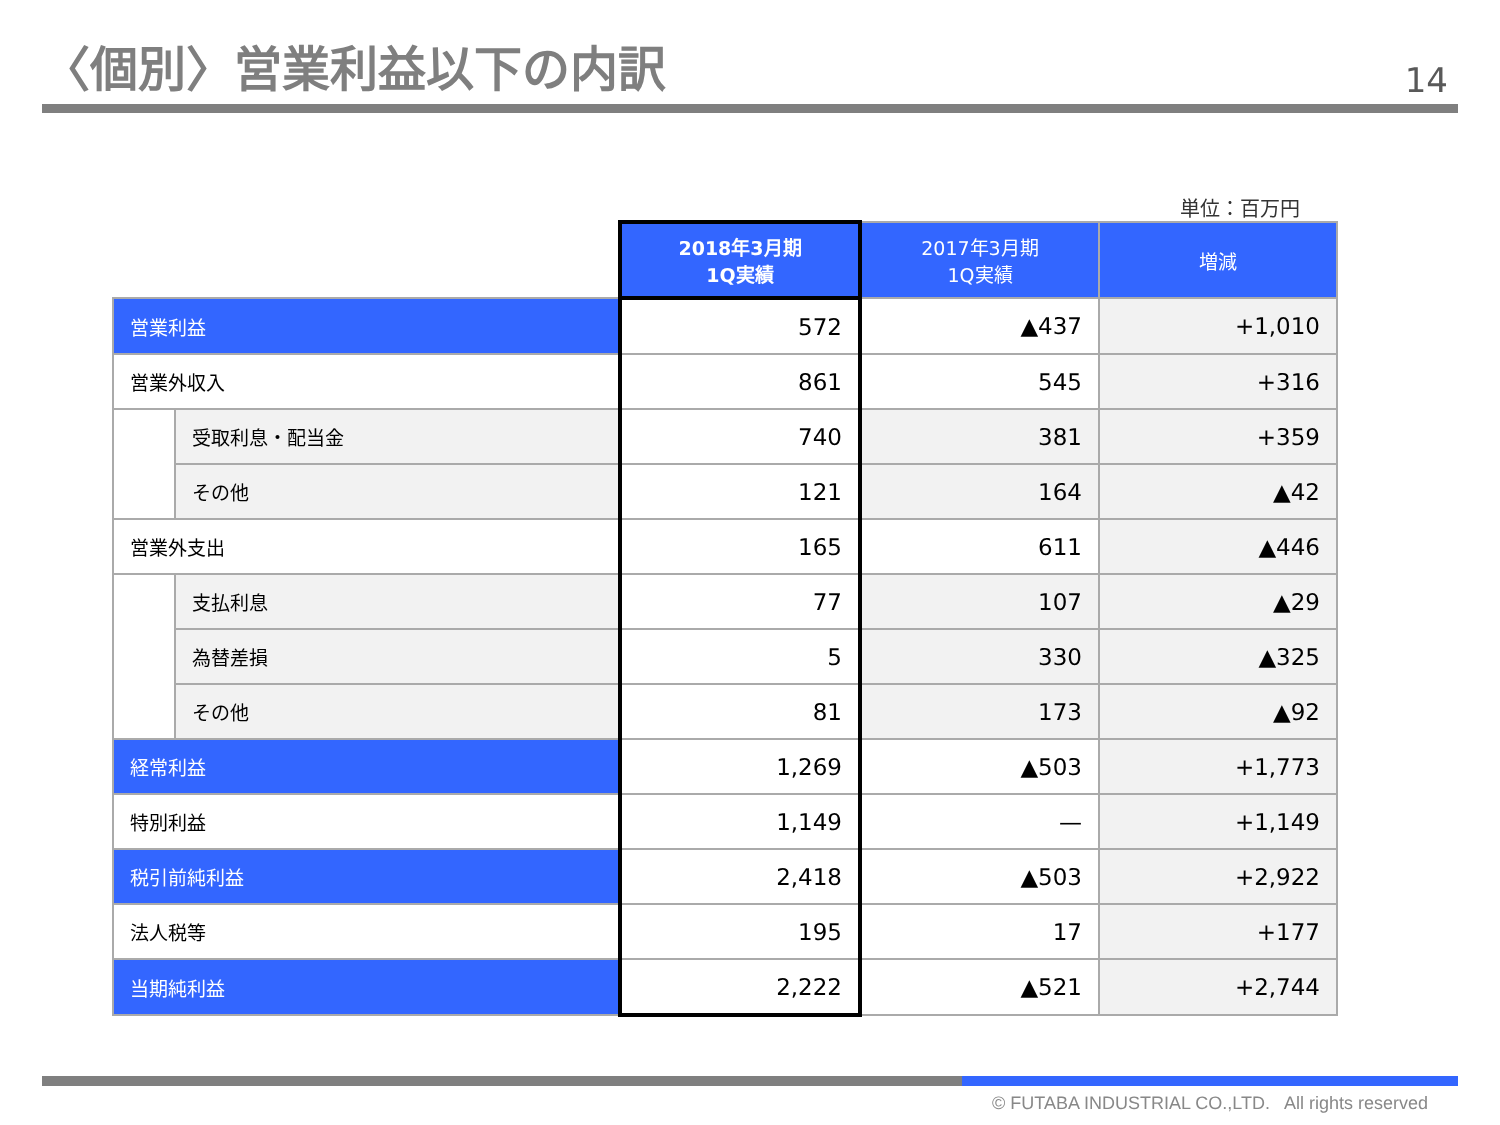〈個別〉営業利益以下の内訳
14
単位：百万円
| | | 2018年3月期 1Q実績 | 2017年3月期 1Q実績 | 増減 |
| 営業利益 | | 572 | ▲437 | +1,010 |
| 営業外収入 | | 861 | 545 | +316 |
| | 受取利息・配当金 | 740 | 381 | +359 |
| | その他 | 121 | 164 | ▲42 |
| 営業外支出 | | 165 | 611 | ▲446 |
| | 支払利息 | 77 | 107 | ▲29 |
| | 為替差損 | 5 | 330 | ▲325 |
| | その他 | 81 | 173 | ▲92 |
| 経常利益 | | 1,269 | ▲503 | +1,773 |
| 特別利益 | | 1,149 | — | +1,149 |
| 税引前純利益 | | 2,418 | ▲503 | +2,922 |
| 法人税等 | | 195 | 17 | +177 |
| 当期純利益 | | 2,222 | ▲521 | +2,744 |
© FUTABA INDUSTRIAL CO.,LTD. All rights reserved